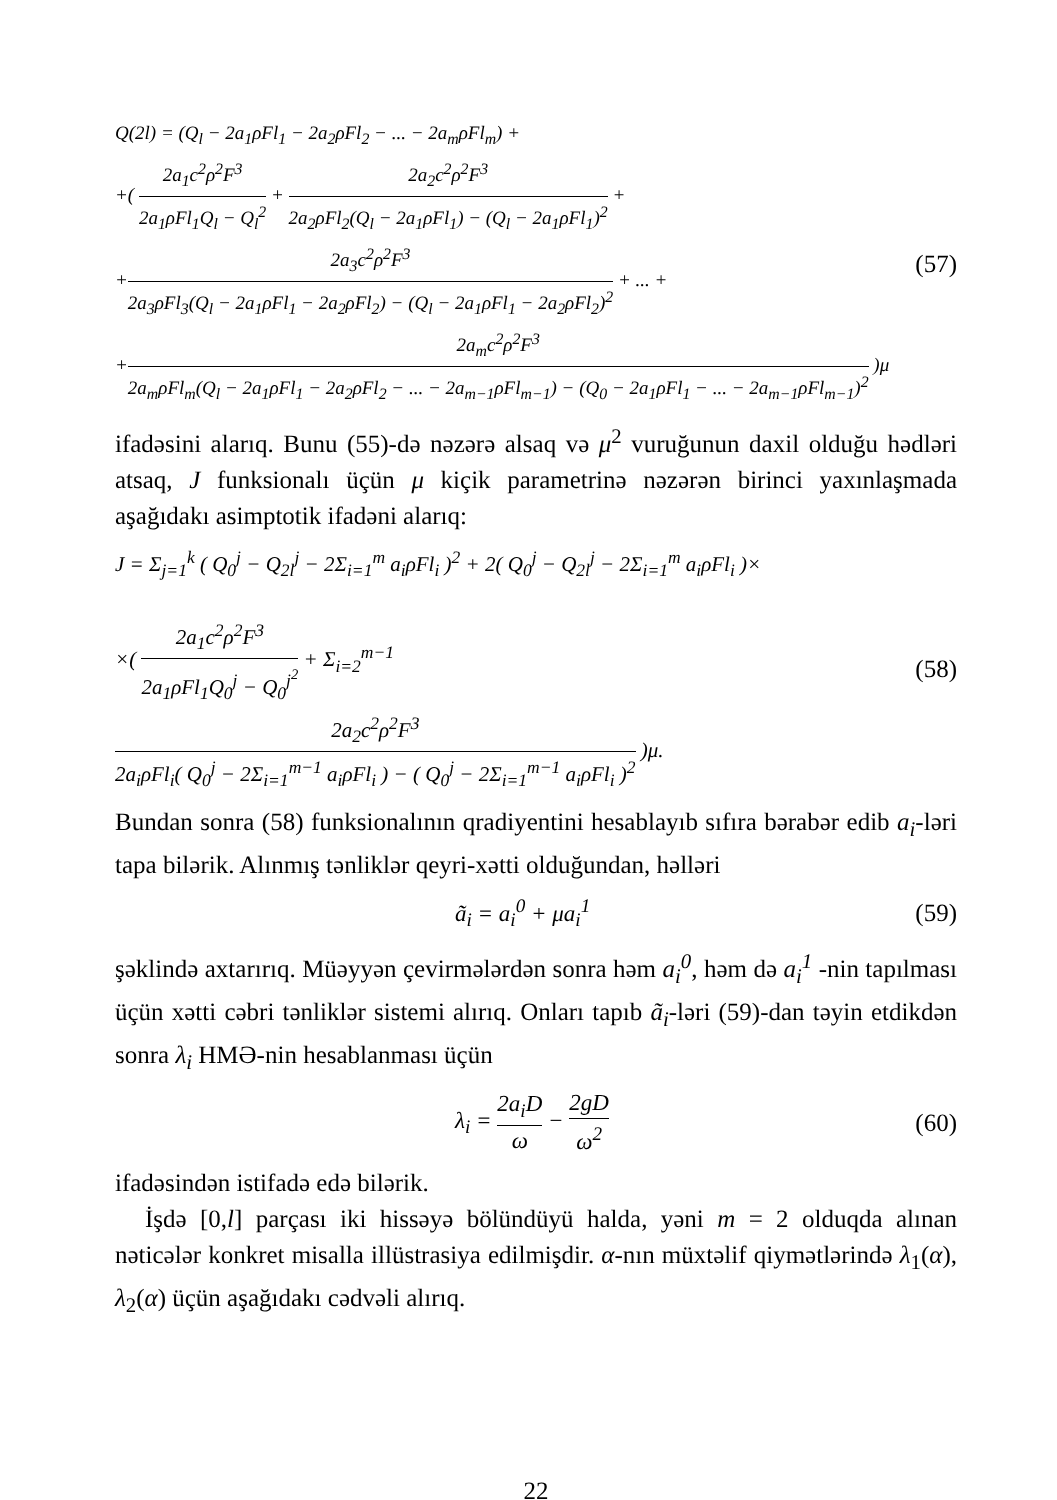Q(2l) = (Q<sub>l</sub> − 2a<sub>1</sub>ρFl<sub>1</sub> − 2a<sub>2</sub>ρFl<sub>2</sub> − ... − 2a<sub>m</sub>ρFl<sub>m</sub>) +
+( 2a<sub>1</sub>c<sup>2</sup>ρ<sup>2</sup>F<sup>3</sup> 2a<sub>1</sub>ρFl<sub>1</sub>Q<sub>l</sub> − Q<sub>l</sub><sup>2</sup> + 2a<sub>2</sub>c<sup>2</sup>ρ<sup>2</sup>F<sup>3</sup> 2a<sub>2</sub>ρFl<sub>2</sub>(Q<sub>l</sub> − 2a<sub>1</sub>ρFl<sub>1</sub>) − (Q<sub>l</sub> − 2a<sub>1</sub>ρFl<sub>1</sub>)<sup>2</sup> +
+2a<sub>3</sub>c<sup>2</sup>ρ<sup>2</sup>F<sup>3</sup> 2a<sub>3</sub>ρFl<sub>3</sub>(Q<sub>l</sub> − 2a<sub>1</sub>ρFl<sub>1</sub> − 2a<sub>2</sub>ρFl<sub>2</sub>) − (Q<sub>l</sub> − 2a<sub>1</sub>ρFl<sub>1</sub> − 2a<sub>2</sub>ρFl<sub>2</sub>)<sup>2</sup> + ... +
+2a<sub>m</sub>c<sup>2</sup>ρ<sup>2</sup>F<sup>3</sup> 2a<sub>m</sub>ρFl<sub>m</sub>(Q<sub>l</sub> − 2a<sub>1</sub>ρFl<sub>1</sub> − 2a<sub>2</sub>ρFl<sub>2</sub> − ... − 2a<sub>m−1</sub>ρFl<sub>m−1</sub>) − (Q<sub>0</sub> − 2a<sub>1</sub>ρFl<sub>1</sub> − ... − 2a<sub>m−1</sub>ρFl<sub>m−1</sub>)<sup>2</sup> )μ
(57)
ifadəsini alarıq. Bunu (55)-də nəzərə alsaq və μ<sup>2</sup> vuruğunun daxil olduğu hədləri atsaq, J funksionalı üçün μ kiçik parametrinə nəzərən birinci yaxınlaşmada aşağıdakı asimptotik ifadəni alarıq:
J = Σ<sub>j=1</sub><sup>k</sup> ( Q<sub>0</sub><sup>j</sup> − Q<sub>2l</sub><sup>j</sup> − 2Σ<sub>i=1</sub><sup>m</sup> a<sub>i</sub>ρFl<sub>i</sub> )<sup>2</sup> + 2( Q<sub>0</sub><sup>j</sup> − Q<sub>2l</sub><sup>j</sup> − 2Σ<sub>i=1</sub><sup>m</sup> a<sub>i</sub>ρFl<sub>i</sub> )×
×( 2a<sub>1</sub>c<sup>2</sup>ρ<sup>2</sup>F<sup>3</sup> 2a<sub>1</sub>ρFl<sub>1</sub>Q<sub>0</sub><sup>j</sup> − Q<sub>0</sub><sup>j<sup>2</sup></sup> + Σ<sub>i=2</sub><sup>m−1</sup> 2a<sub>2</sub>c<sup>2</sup>ρ<sup>2</sup>F<sup>3</sup> 2a<sub>i</sub>ρFl<sub>i</sub>( Q<sub>0</sub><sup>j</sup> − 2Σ<sub>i=1</sub><sup>m−1</sup> a<sub>i</sub>ρFl<sub>i</sub> ) − ( Q<sub>0</sub><sup>j</sup> − 2Σ<sub>i=1</sub><sup>m−1</sup> a<sub>i</sub>ρFl<sub>i</sub> )<sup>2</sup> )μ.
(58)
Bundan sonra (58) funksionalının qradiyentini hesablayıb sıfıra bərabər edib a<sub>i</sub>-ləri tapa bilərik. Alınmış tənliklər qeyri-xətti olduğundan, həlləri
ã<sub>i</sub> = a<sub>i</sub><sup>0</sup> + μa<sub>i</sub><sup>1</sup> (59)
şəklində axtarırıq. Müəyyən çevirmələrdən sonra həm a<sub>i</sub><sup>0</sup>, həm də a<sub>i</sub><sup>1</sup> -nin tapılması üçün xətti cəbri tənliklər sistemi alırıq. Onları tapıb ã<sub>i</sub>-ləri (59)-dan təyin etdikdən sonra λ<sub>i</sub> HMƏ-nin hesablanması üçün
λ<sub>i</sub> = 2a<sub>i</sub>D ω − 2gD ω<sup>2</sup> (60)
ifadəsindən istifadə edə bilərik.
İşdə [0,l] parçası iki hissəyə bölündüyü halda, yəni m = 2 olduqda alınan nəticələr konkret misalla illüstrasiya edilmişdir. α-nın müxtəlif qiymətlərində λ<sub>1</sub>(α), λ<sub>2</sub>(α) üçün aşağıdakı cədvəli alırıq.
22